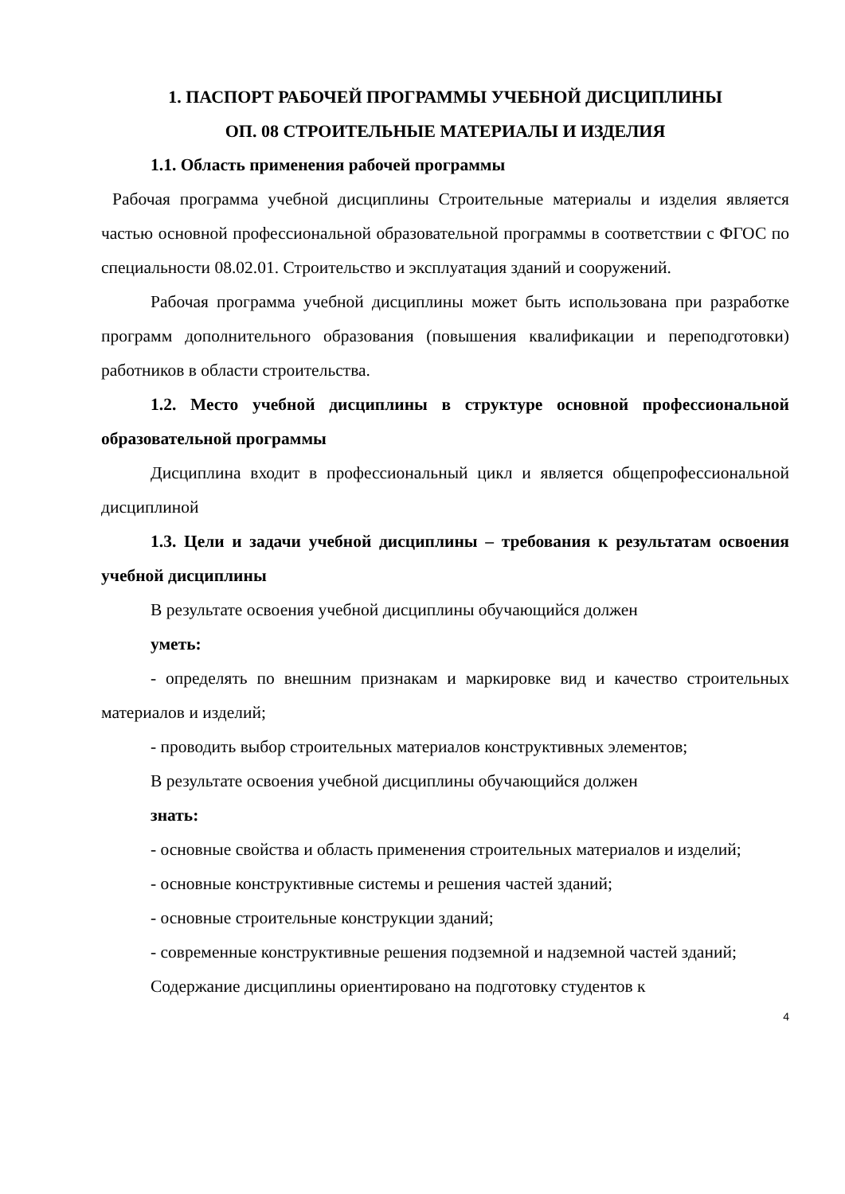1. ПАСПОРТ РАБОЧЕЙ ПРОГРАММЫ УЧЕБНОЙ ДИСЦИПЛИНЫ
ОП. 08 СТРОИТЕЛЬНЫЕ МАТЕРИАЛЫ И ИЗДЕЛИЯ
1.1. Область применения рабочей программы
Рабочая программа учебной дисциплины Строительные материалы и изделия является частью основной профессиональной образовательной программы в соответствии с ФГОС по специальности 08.02.01. Строительство и эксплуатация зданий и сооружений.
Рабочая программа учебной дисциплины может быть использована при разработке программ дополнительного образования (повышения квалификации и переподготовки) работников в области строительства.
1.2. Место учебной дисциплины в структуре основной профессиональной образовательной программы
Дисциплина входит в профессиональный цикл и является общепрофессиональной дисциплиной
1.3. Цели и задачи учебной дисциплины – требования к результатам освоения учебной дисциплины
В результате освоения учебной дисциплины обучающийся должен
уметь:
- определять по внешним признакам и маркировке вид и качество строительных материалов и изделий;
- проводить выбор строительных материалов конструктивных элементов;
В результате освоения учебной дисциплины обучающийся должен
знать:
- основные свойства и область применения строительных материалов и изделий;
- основные конструктивные системы и решения частей зданий;
- основные строительные конструкции зданий;
- современные конструктивные решения подземной и надземной частей зданий;
Содержание дисциплины ориентировано на подготовку студентов к
4